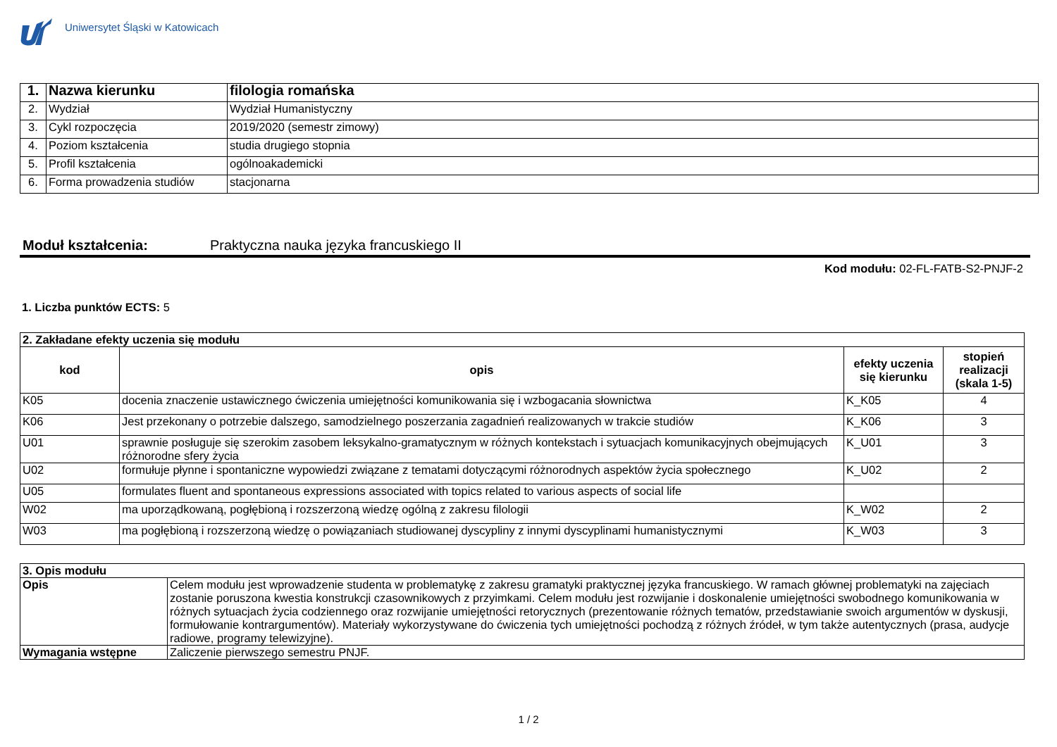Uniwersytet Śląski w Katowicach
| 1. | Nazwa kierunku | filologia romańska |
| 2. | Wydział | Wydział Humanistyczny |
| 3. | Cykl rozpoczęcia | 2019/2020 (semestr zimowy) |
| 4. | Poziom kształcenia | studia drugiego stopnia |
| 5. | Profil kształcenia | ogólnoakademicki |
| 6. | Forma prowadzenia studiów | stacjonarna |
Moduł kształcenia: Praktyczna nauka języka francuskiego II
Kod modułu: 02-FL-FATB-S2-PNJF-2
1. Liczba punktów ECTS: 5
| 2. Zakładane efekty uczenia się modułu | | | |
| kod | opis | efekty uczenia się kierunku | stopień realizacji (skala 1-5) |
| K05 | docenia znaczenie ustawicznego ćwiczenia umiejętności komunikowania się i wzbogacania słownictwa | K_K05 | 4 |
| K06 | Jest przekonany o potrzebie dalszego, samodzielnego poszerzania zagadnień realizowanych w trakcie studiów | K_K06 | 3 |
| U01 | sprawnie posługuje się szerokim zasobem leksykalno-gramatycznym w różnych kontekstach i sytuacjach komunikacyjnych obejmujących różnorodne sfery życia | K_U01 | 3 |
| U02 | formułuje płynne i spontaniczne wypowiedzi związane z tematami dotyczącymi różnorodnych aspektów życia społecznego | K_U02 | 2 |
| U05 | formulates fluent and spontaneous expressions associated with topics related to various aspects of social life | | |
| W02 | ma uporządkowaną, pogłębioną i rozszerzoną wiedzę ogólną z zakresu filologii | K_W02 | 2 |
| W03 | ma pogłębioną i rozszerzoną wiedzę o powiązaniach studiowanej dyscypliny z innymi dyscyplinami humanistycznymi | K_W03 | 3 |
| 3. Opis modułu | |
| Opis | Celem modułu jest wprowadzenie studenta w problematykę z zakresu gramatyki praktycznej języka francuskiego. W ramach głównej problematyki na zajęciach zostanie poruszona kwestia konstrukcji czasownikowych z przyimkami. Celem modułu jest rozwijanie i doskonalenie umiejętności swobodnego komunikowania w różnych sytuacjach życia codziennego oraz rozwijanie umiejętności retorycznych (prezentowanie różnych tematów, przedstawianie swoich argumentów w dyskusji, formułowanie kontrargumentów). Materiały wykorzystywane do ćwiczenia tych umiejętności pochodzą z różnych źródeł, w tym także autentycznych (prasa, audycje radiowe, programy telewizyjne). |
| Wymagania wstępne | Zaliczenie pierwszego semestru PNJF. |
1 / 2